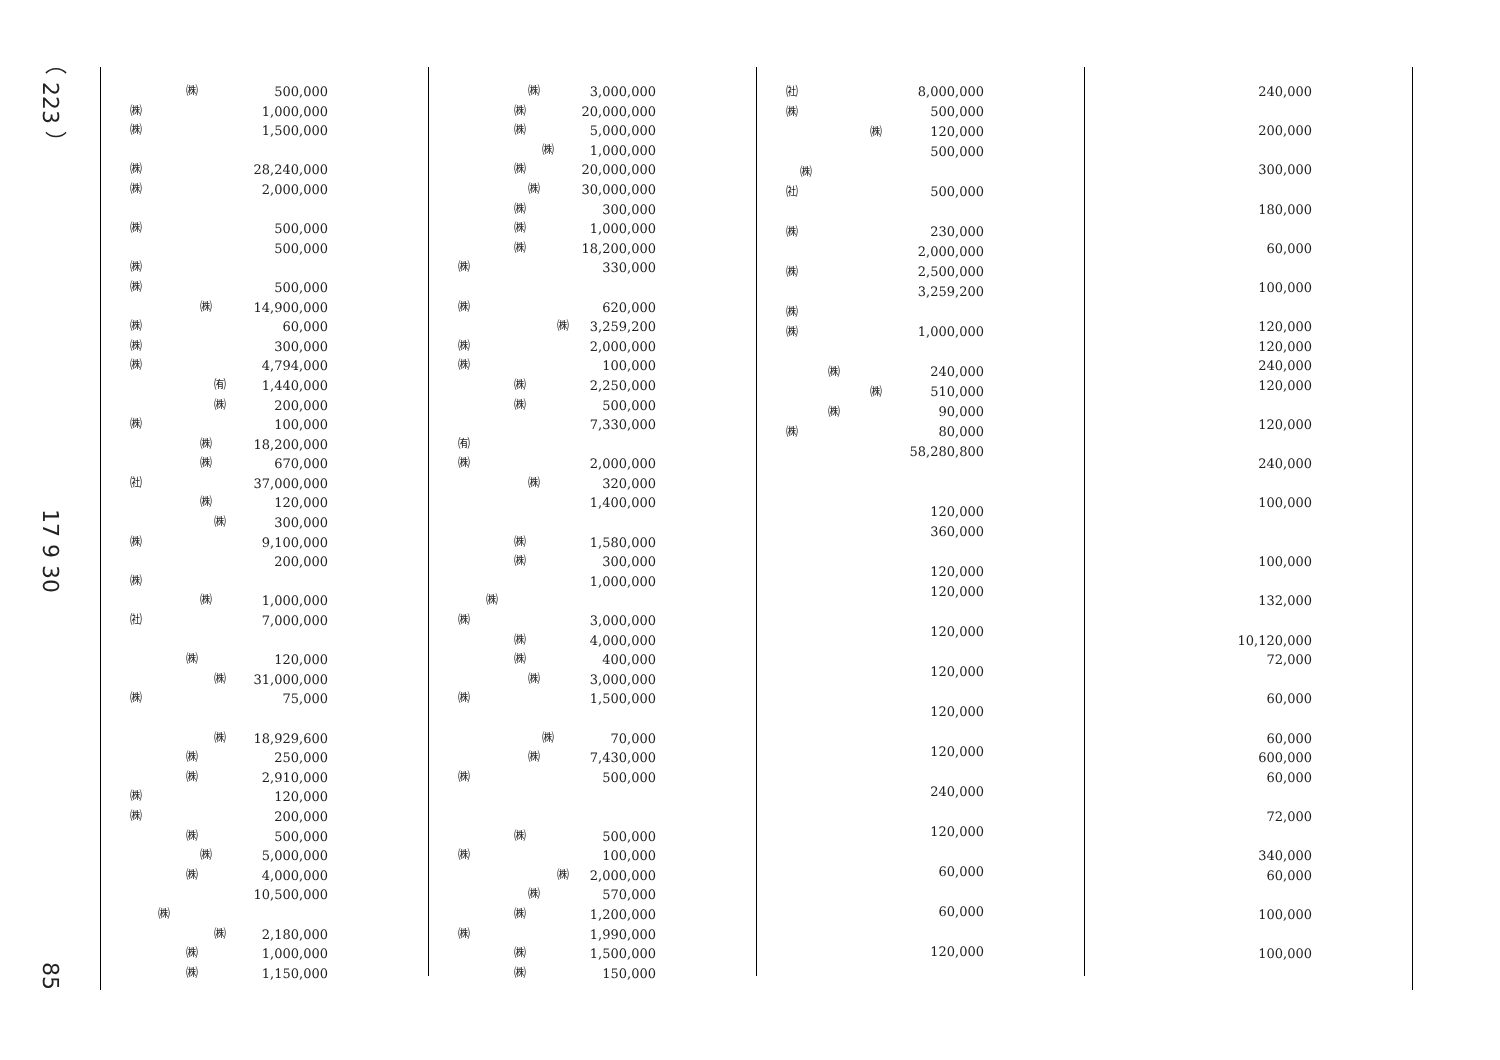（ 223 ）
17 9 30
85
㈱ 500,000
㈱ 1,000,000
㈱ 1,500,000
㈱ 28,240,000
㈱ 2,000,000
㈱ 500,000
500,000
㈱
㈱ 500,000
㈱ 14,900,000
㈱ 60,000
㈱ 300,000
㈱ 4,794,000
㈲ 1,440,000
㈱ 200,000
㈱ 100,000
㈱ 18,200,000
㈱ 670,000
㈳ 37,000,000
㈱ 120,000
㈱ 300,000
㈱ 9,100,000
200,000
㈱
㈱ 1,000,000
㈳ 7,000,000
㈱ 120,000
㈱ 31,000,000
㈱ 75,000
㈱ 18,929,600
㈱ 250,000
㈱ 2,910,000
㈱ 120,000
㈱ 200,000
㈱ 500,000
㈱ 5,000,000
㈱ 4,000,000
10,500,000
㈱
㈱ 2,180,000
㈱ 1,000,000
㈱ 1,150,000
㈱ 3,000,000
㈱ 20,000,000
㈱ 5,000,000
㈱ 1,000,000
㈱ 20,000,000
㈱ 30,000,000
㈱ 300,000
㈱ 1,000,000
㈱ 18,200,000
㈱ 330,000
㈱ 620,000
㈱ 3,259,200
㈱ 2,000,000
㈱ 100,000
㈱ 2,250,000
㈱ 500,000
7,330,000
㈲
㈱ 2,000,000
㈱ 320,000
1,400,000
㈱ 1,580,000
㈱ 300,000
1,000,000
㈱
㈱ 3,000,000
㈱ 4,000,000
㈱ 400,000
㈱ 3,000,000
㈱ 1,500,000
㈱ 70,000
㈱ 7,430,000
㈱ 500,000
㈱ 500,000
㈱ 100,000
㈱ 2,000,000
㈱ 570,000
㈱ 1,200,000
㈱ 1,990,000
㈱ 1,500,000
㈱ 150,000
㈳ 8,000,000
㈱ 500,000
㈱ 120,000
500,000
㈱
㈳ 500,000
㈱ 230,000
2,000,000
㈱ 2,500,000
3,259,200
㈱
㈱ 1,000,000
㈱ 240,000
㈱ 510,000
㈱ 90,000
㈱ 80,000
58,280,800
120,000
360,000
120,000
120,000
120,000
120,000
120,000
120,000
240,000
120,000
60,000
60,000
120,000
240,000
200,000
300,000
180,000
60,000
100,000
120,000
120,000
240,000
120,000
120,000
240,000
100,000
100,000
132,000
10,120,000
72,000
60,000
60,000
600,000
60,000
72,000
340,000
60,000
100,000
100,000